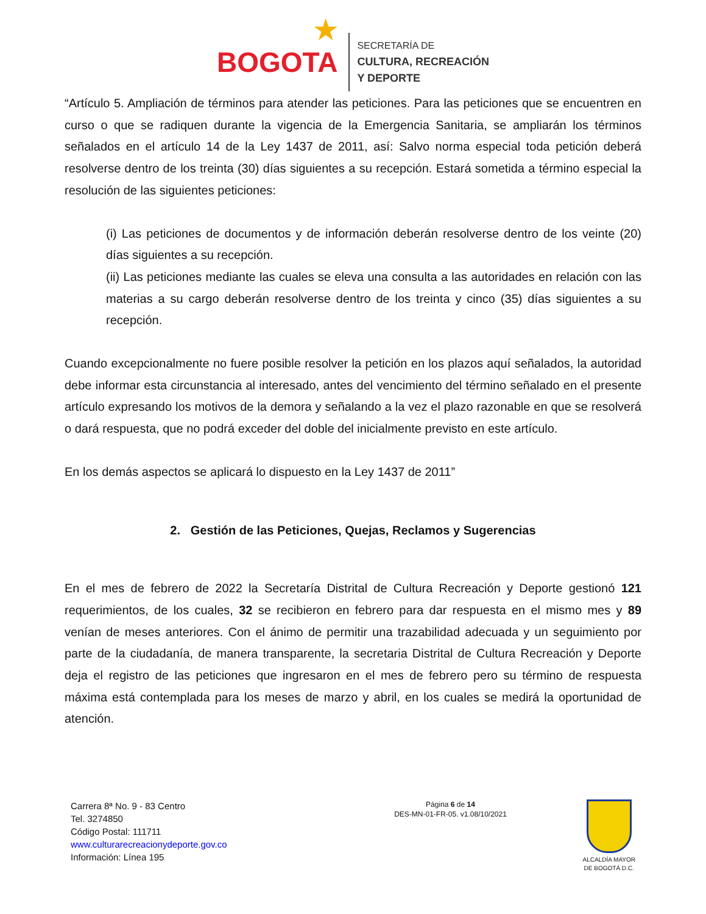★
BOGOTA
SECRETARÍA DE
CULTURA, RECREACIÓN
Y DEPORTE
“Artículo 5. Ampliación de términos para atender las peticiones. Para las peticiones que se encuentren en curso o que se radiquen durante la vigencia de la Emergencia Sanitaria, se ampliarán los términos señalados en el artículo 14 de la Ley 1437 de 2011, así: Salvo norma especial toda petición deberá resolverse dentro de los treinta (30) días siguientes a su recepción. Estará sometida a término especial la resolución de las siguientes peticiones:
(i) Las peticiones de documentos y de información deberán resolverse dentro de los veinte (20) días siguientes a su recepción.
(ii) Las peticiones mediante las cuales se eleva una consulta a las autoridades en relación con las materias a su cargo deberán resolverse dentro de los treinta y cinco (35) días siguientes a su recepción.
Cuando excepcionalmente no fuere posible resolver la petición en los plazos aquí señalados, la autoridad debe informar esta circunstancia al interesado, antes del vencimiento del término señalado en el presente artículo expresando los motivos de la demora y señalando a la vez el plazo razonable en que se resolverá o dará respuesta, que no podrá exceder del doble del inicialmente previsto en este artículo.
En los demás aspectos se aplicará lo dispuesto en la Ley 1437 de 2011”
2. Gestión de las Peticiones, Quejas, Reclamos y Sugerencias
En el mes de febrero de 2022 la Secretaría Distrital de Cultura Recreación y Deporte gestionó 121 requerimientos, de los cuales, 32 se recibieron en febrero para dar respuesta en el mismo mes y 89 venían de meses anteriores. Con el ánimo de permitir una trazabilidad adecuada y un seguimiento por parte de la ciudadanía, de manera transparente, la secretaria Distrital de Cultura Recreación y Deporte deja el registro de las peticiones que ingresaron en el mes de febrero pero su término de respuesta máxima está contemplada para los meses de marzo y abril, en los cuales se medirá la oportunidad de atención.
Carrera 8ª No. 9 - 83 Centro
Tel. 3274850
Código Postal: 111711
www.culturarecreacionydeporte.gov.co
Información: Línea 195
Página 6 de 14
DES-MN-01-FR-05. v1.08/10/2021
ALCALDÍA MAYOR
DE BOGOTÁ D.C.